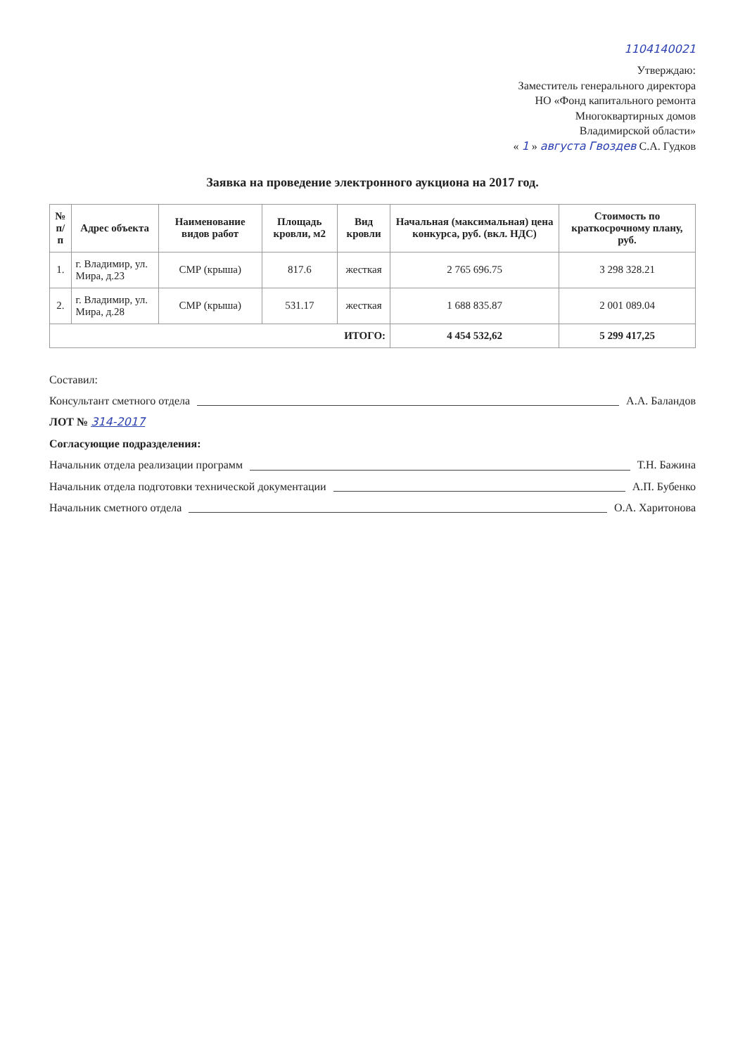1104140021
Утверждаю:
Заместитель генерального директора
НО «Фонд капитального ремонта
Многоквартирных домов
Владимирской области»
« 1 » августа Гвоздев С.А. Гудков
Заявка на проведение электронного аукциона на 2017 год.
| № п/п | Адрес объекта | Наименование видов работ | Площадь кровли, м2 | Вид кровли | Начальная (максимальная) цена конкурса, руб. (вкл. НДС) | Стоимость по краткосрочному плану, руб. |
| --- | --- | --- | --- | --- | --- | --- |
| 1. | г. Владимир, ул. Мира, д.23 | СМР (крыша) | 817.6 | жесткая | 2 765 696.75 | 3 298 328.21 |
| 2. | г. Владимир, ул. Мира, д.28 | СМР (крыша) | 531.17 | жесткая | 1 688 835.87 | 2 001 089.04 |
| ИТОГО: | | | | | 4 454 532,62 | 5 299 417,25 |
Составил:
Консультант сметного отдела А.А. Баландов
ЛОТ № 314-2017
Согласующие подразделения:
Начальник отдела реализации программ Т.Н. Бажина
Начальник отдела подготовки технической документации А.П. Бубенко
Начальник сметного отдела О.А. Харитонова